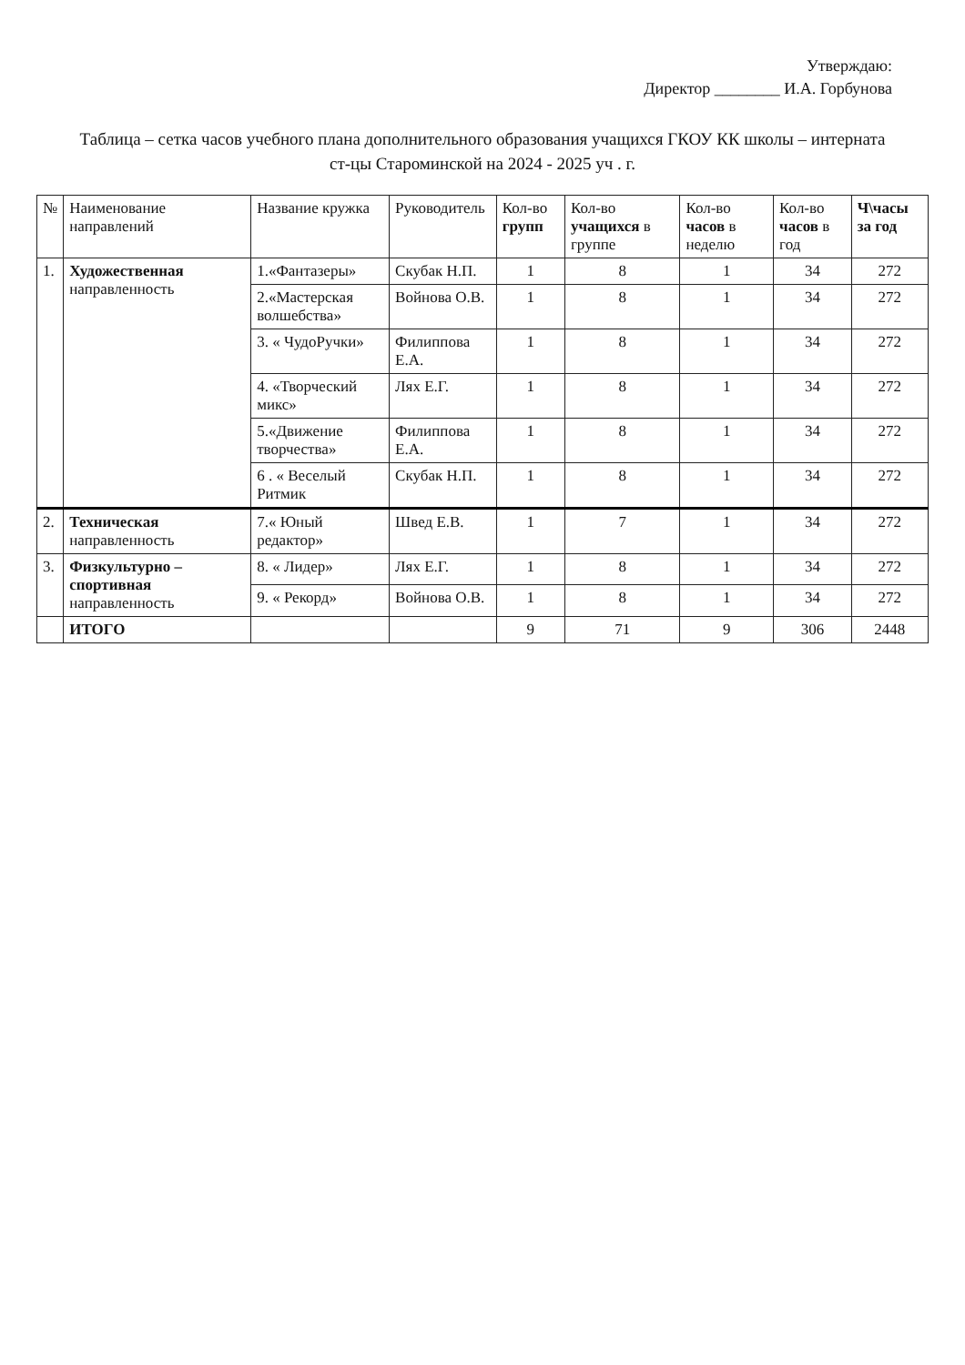Утверждаю:
Директор ________ И.А. Горбунова
Таблица – сетка часов учебного плана дополнительного образования учащихся ГКОУ КК школы – интерната
ст-цы Староминской на 2024 - 2025 уч . г.
| № | Наименование направлений | Название кружка | Руководитель | Кол-во групп | Кол-во учащихся в группе | Кол-во часов в неделю | Кол-во часов в год | Ч\часы за год |
| --- | --- | --- | --- | --- | --- | --- | --- | --- |
| 1. | Художественная направленность | 1.«Фантазеры» | Скубак Н.П. | 1 | 8 | 1 | 34 | 272 |
| | | 2.«Мастерская волшебства» | Войнова О.В. | 1 | 8 | 1 | 34 | 272 |
| | | 3. « ЧудоРучки» | Филиппова Е.А. | 1 | 8 | 1 | 34 | 272 |
| | | 4. «Творческий микс» | Лях Е.Г. | 1 | 8 | 1 | 34 | 272 |
| | | 5.«Движение творчества» | Филиппова Е.А. | 1 | 8 | 1 | 34 | 272 |
| | | 6 . « Веселый Ритмик | Скубак Н.П. | 1 | 8 | 1 | 34 | 272 |
| 2. | Техническая направленность | 7.« Юный редактор» | Швед Е.В. | 1 | 7 | 1 | 34 | 272 |
| 3. | Физкультурно – спортивная направленность | 8. « Лидер» | Лях Е.Г. | 1 | 8 | 1 | 34 | 272 |
| | | 9. « Рекорд» | Войнова О.В. | 1 | 8 | 1 | 34 | 272 |
| | ИТОГО | | | 9 | 71 | 9 | 306 | 2448 |